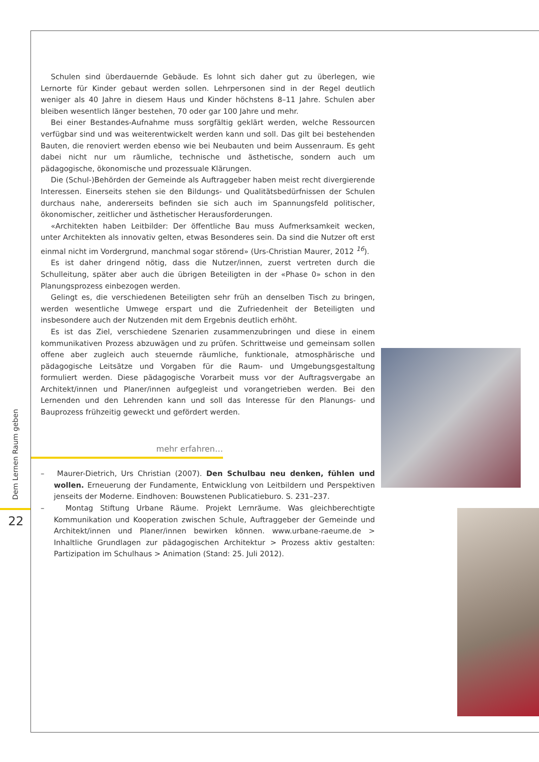Schulen sind überdauernde Gebäude. Es lohnt sich daher gut zu überlegen, wie Lernorte für Kinder gebaut werden sollen. Lehrpersonen sind in der Regel deutlich weniger als 40 Jahre in diesem Haus und Kinder höchstens 8–11 Jahre. Schulen aber bleiben wesentlich länger bestehen, 70 oder gar 100 Jahre und mehr.
Bei einer Bestandes-Aufnahme muss sorgfältig geklärt werden, welche Ressourcen verfügbar sind und was weiterentwickelt werden kann und soll. Das gilt bei bestehenden Bauten, die renoviert werden ebenso wie bei Neubauten und beim Aussenraum. Es geht dabei nicht nur um räumliche, technische und ästhetische, sondern auch um pädagogische, ökonomische und prozessuale Klärungen.
Die (Schul-)Behörden der Gemeinde als Auftraggeber haben meist recht divergierende Interessen. Einerseits stehen sie den Bildungs- und Qualitätsbedürfnissen der Schulen durchaus nahe, andererseits befinden sie sich auch im Spannungsfeld politischer, ökonomischer, zeitlicher und ästhetischer Herausforderungen.
«Architekten haben Leitbilder: Der öffentliche Bau muss Aufmerksamkeit wecken, unter Architekten als innovativ gelten, etwas Besonderes sein. Da sind die Nutzer oft erst einmal nicht im Vordergrund, manchmal sogar störend» (Urs-Christian Maurer, 2012 <sup>16</sup>).
Es ist daher dringend nötig, dass die Nutzer/innen, zuerst vertreten durch die Schulleitung, später aber auch die übrigen Beteiligten in der «Phase 0» schon in den Planungsprozess einbezogen werden.
Gelingt es, die verschiedenen Beteiligten sehr früh an denselben Tisch zu bringen, werden wesentliche Umwege erspart und die Zufriedenheit der Beteiligten und insbesondere auch der Nutzenden mit dem Ergebnis deutlich erhöht.
Es ist das Ziel, verschiedene Szenarien zusammenzubringen und diese in einem kommunikativen Prozess abzuwägen und zu prüfen. Schrittweise und gemeinsam sollen offene aber zugleich auch steuernde räumliche, funktionale, atmosphärische und pädagogische Leitsätze und Vorgaben für die Raum- und Umgebungsgestaltung formuliert werden. Diese pädagogische Vorarbeit muss vor der Auftragsvergabe an Architekt/innen und Planer/innen aufgegleist und vorangetrieben werden. Bei den Lernenden und den Lehrenden kann und soll das Interesse für den Planungs- und Bauprozess frühzeitig geweckt und gefördert werden.
mehr erfahren…
– Maurer-Dietrich, Urs Christian (2007). Den Schulbau neu denken, fühlen und wollen. Erneuerung der Fundamente, Entwicklung von Leitbildern und Perspektiven jenseits der Moderne. Eindhoven: Bouwstenen Publicatieburo. S. 231–237.
– Montag Stiftung Urbane Räume. Projekt Lernräume. Was gleichberechtigte Kommunikation und Kooperation zwischen Schule, Auftraggeber der Gemeinde und Architekt/innen und Planer/innen bewirken können. www.urbane-raeume.de > Inhaltliche Grundlagen zur pädagogischen Architektur > Prozess aktiv gestalten: Partizipation im Schulhaus > Animation (Stand: 25. Juli 2012).
Dem Lernen Raum geben
22